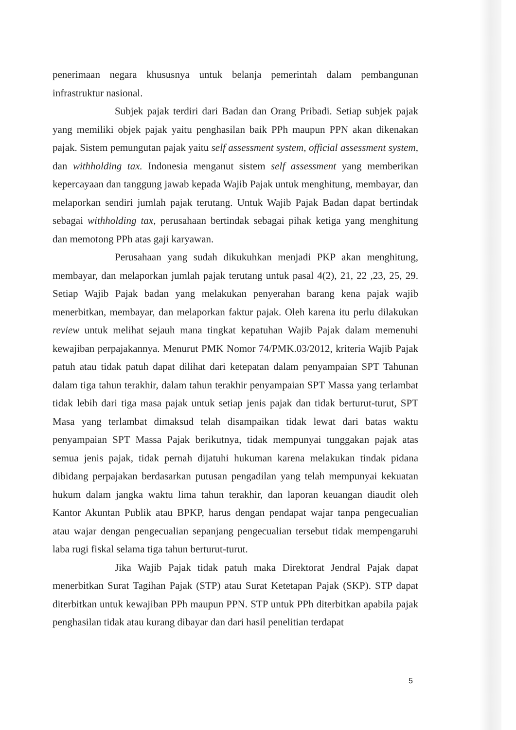penerimaan negara khususnya untuk belanja pemerintah dalam pembangunan infrastruktur nasional.
Subjek pajak terdiri dari Badan dan Orang Pribadi. Setiap subjek pajak yang memiliki objek pajak yaitu penghasilan baik PPh maupun PPN akan dikenakan pajak. Sistem pemungutan pajak yaitu self assessment system, official assessment system, dan withholding tax. Indonesia menganut sistem self assessment yang memberikan kepercayaan dan tanggung jawab kepada Wajib Pajak untuk menghitung, membayar, dan melaporkan sendiri jumlah pajak terutang. Untuk Wajib Pajak Badan dapat bertindak sebagai withholding tax, perusahaan bertindak sebagai pihak ketiga yang menghitung dan memotong PPh atas gaji karyawan.
Perusahaan yang sudah dikukuhkan menjadi PKP akan menghitung, membayar, dan melaporkan jumlah pajak terutang untuk pasal 4(2), 21, 22 ,23, 25, 29. Setiap Wajib Pajak badan yang melakukan penyerahan barang kena pajak wajib menerbitkan, membayar, dan melaporkan faktur pajak. Oleh karena itu perlu dilakukan review untuk melihat sejauh mana tingkat kepatuhan Wajib Pajak dalam memenuhi kewajiban perpajakannya. Menurut PMK Nomor 74/PMK.03/2012, kriteria Wajib Pajak patuh atau tidak patuh dapat dilihat dari ketepatan dalam penyampaian SPT Tahunan dalam tiga tahun terakhir, dalam tahun terakhir penyampaian SPT Massa yang terlambat tidak lebih dari tiga masa pajak untuk setiap jenis pajak dan tidak berturut-turut, SPT Masa yang terlambat dimaksud telah disampaikan tidak lewat dari batas waktu penyampaian SPT Massa Pajak berikutnya, tidak mempunyai tunggakan pajak atas semua jenis pajak, tidak pernah dijatuhi hukuman karena melakukan tindak pidana dibidang perpajakan berdasarkan putusan pengadilan yang telah mempunyai kekuatan hukum dalam jangka waktu lima tahun terakhir, dan laporan keuangan diaudit oleh Kantor Akuntan Publik atau BPKP, harus dengan pendapat wajar tanpa pengecualian atau wajar dengan pengecualian sepanjang pengecualian tersebut tidak mempengaruhi laba rugi fiskal selama tiga tahun berturut-turut.
Jika Wajib Pajak tidak patuh maka Direktorat Jendral Pajak dapat menerbitkan Surat Tagihan Pajak (STP) atau Surat Ketetapan Pajak (SKP). STP dapat diterbitkan untuk kewajiban PPh maupun PPN. STP untuk PPh diterbitkan apabila pajak penghasilan tidak atau kurang dibayar dan dari hasil penelitian terdapat
5